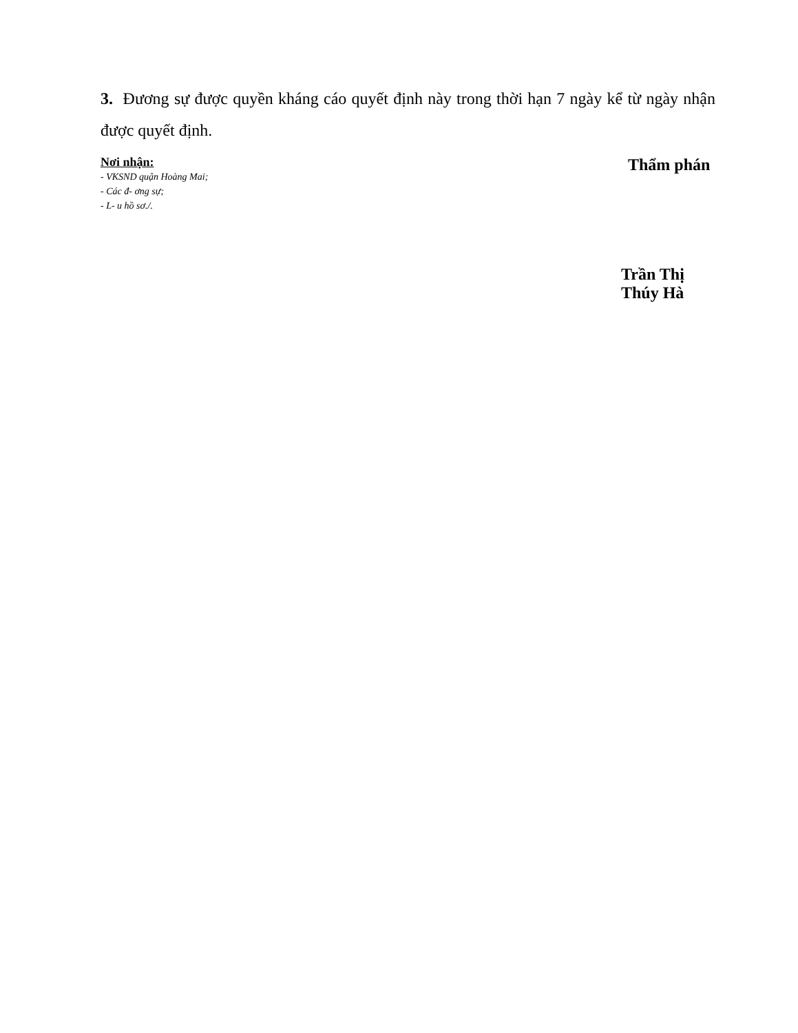3. Đương sự được quyền kháng cáo quyết định này trong thời hạn 7 ngày kể từ ngày nhận được quyết định.
Nơi nhận:
- VKSND quận Hoàng Mai;
- Các đ- ơng sự;
- L- u hồ sơ./.
Thẩm phán
Trần Thị Thúy Hà